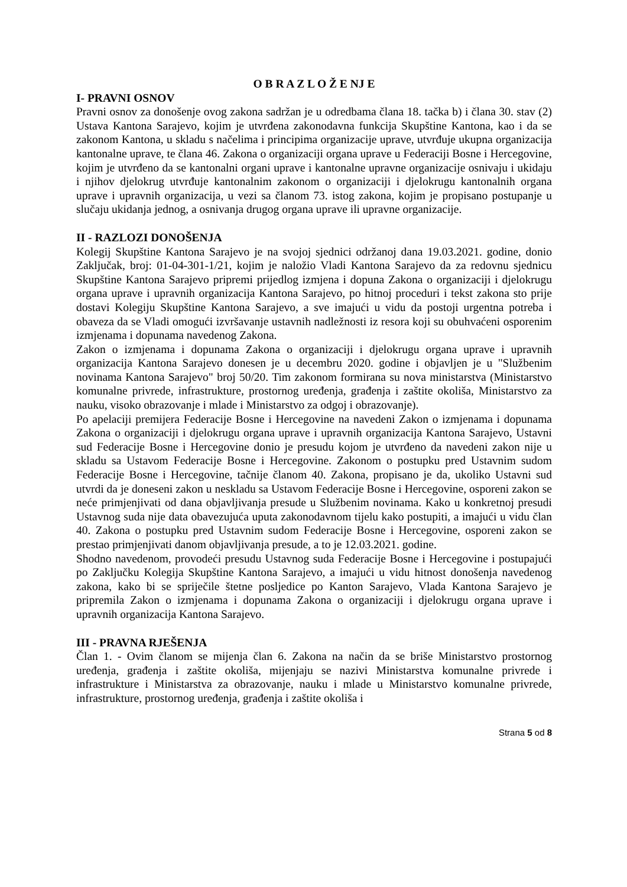O B R A Z L O Ž E NJ E
I- PRAVNI OSNOV
Pravni osnov za donošenje ovog zakona sadržan je u odredbama člana 18. tačka b) i člana 30. stav (2) Ustava Kantona Sarajevo, kojim je utvrđena zakonodavna funkcija Skupštine Kantona, kao i da se zakonom Kantona, u skladu s načelima i principima organizacije uprave, utvrđuje ukupna organizacija kantonalne uprave, te člana 46. Zakona o organizaciji organa uprave u Federaciji Bosne i Hercegovine, kojim je utvrđeno da se kantonalni organi uprave i kantonalne upravne organizacije osnivaju i ukidaju i njihov djelokrug utvrđuje kantonalnim zakonom o organizaciji i djelokrugu kantonalnih organa uprave i upravnih organizacija, u vezi sa članom 73. istog zakona, kojim je propisano postupanje u slučaju ukidanja jednog, a osnivanja drugog organa uprave ili upravne organizacije.
II - RAZLOZI DONOŠENJA
Kolegij Skupštine Kantona Sarajevo je na svojoj sjednici održanoj dana 19.03.2021. godine, donio Zaključak, broj: 01-04-301-1/21, kojim je naložio Vladi Kantona Sarajevo da za redovnu sjednicu Skupštine Kantona Sarajevo pripremi prijedlog izmjena i dopuna Zakona o organizaciji i djelokrugu organa uprave i upravnih organizacija Kantona Sarajevo, po hitnoj proceduri i tekst zakona sto prije dostavi Kolegiju Skupštine Kantona Sarajevo, a sve imajući u vidu da postoji urgentna potreba i obaveza da se Vladi omogući izvršavanje ustavnih nadležnosti iz resora koji su obuhvaćeni osporenim izmjenama i dopunama navedenog Zakona.
Zakon o izmjenama i dopunama Zakona o organizaciji i djelokrugu organa uprave i upravnih organizacija Kantona Sarajevo donesen je u decembru 2020. godine i objavljen je u "Službenim novinama Kantona Sarajevo" broj 50/20. Tim zakonom formirana su nova ministarstva (Ministarstvo komunalne privrede, infrastrukture, prostornog uređenja, građenja i zaštite okoliša, Ministarstvo za nauku, visoko obrazovanje i mlade i Ministarstvo za odgoj i obrazovanje).
Po apelaciji premijera Federacije Bosne i Hercegovine na navedeni Zakon o izmjenama i dopunama Zakona o organizaciji i djelokrugu organa uprave i upravnih organizacija Kantona Sarajevo, Ustavni sud Federacije Bosne i Hercegovine donio je presudu kojom je utvrđeno da navedeni zakon nije u skladu sa Ustavom Federacije Bosne i Hercegovine. Zakonom o postupku pred Ustavnim sudom Federacije Bosne i Hercegovine, tačnije članom 40. Zakona, propisano je da, ukoliko Ustavni sud utvrdi da je doneseni zakon u neskladu sa Ustavom Federacije Bosne i Hercegovine, osporeni zakon se neće primjenjivati od dana objavljivanja presude u Službenim novinama. Kako u konkretnoj presudi Ustavnog suda nije data obavezujuća uputa zakonodavnom tijelu kako postupiti, a imajući u vidu član 40. Zakona o postupku pred Ustavnim sudom Federacije Bosne i Hercegovine, osporeni zakon se prestao primjenjivati danom objavljivanja presude, a to je 12.03.2021. godine.
Shodno navedenom, provodeći presudu Ustavnog suda Federacije Bosne i Hercegovine i postupajući po Zaključku Kolegija Skupštine Kantona Sarajevo, a imajući u vidu hitnost donošenja navedenog zakona, kako bi se spriječile štetne posljedice po Kanton Sarajevo, Vlada Kantona Sarajevo je pripremila Zakon o izmjenama i dopunama Zakona o organizaciji i djelokrugu organa uprave i upravnih organizacija Kantona Sarajevo.
III - PRAVNA RJEŠENJA
Član 1. - Ovim članom se mijenja član 6. Zakona na način da se briše Ministarstvo prostornog uređenja, građenja i zaštite okoliša, mijenjaju se nazivi Ministarstva komunalne privrede i infrastrukture i Ministarstva za obrazovanje, nauku i mlade u Ministarstvo komunalne privrede, infrastrukture, prostornog uređenja, građenja i zaštite okoliša i
Strana 5 od 8